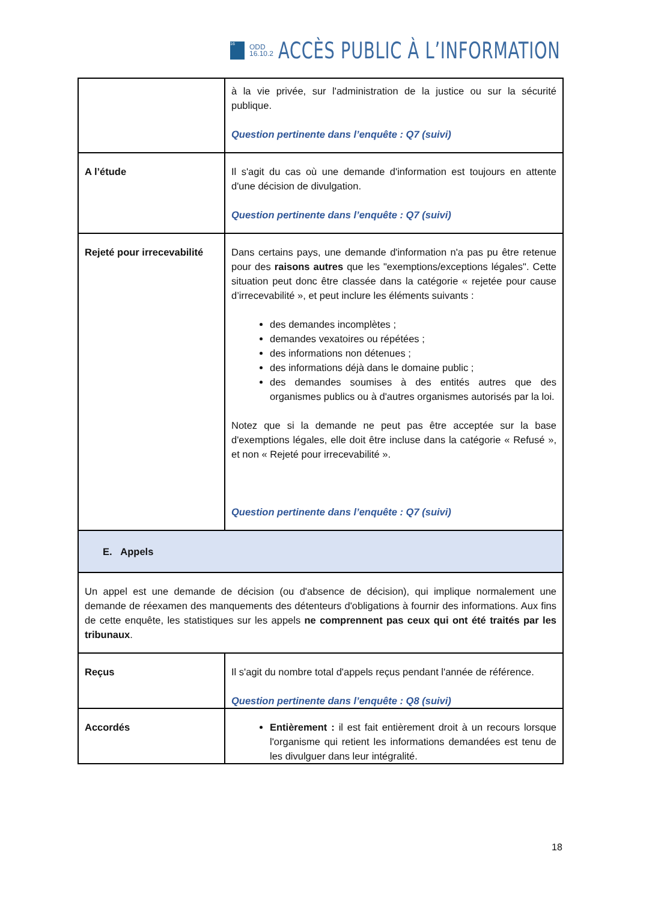16
ODD
16.10.2
ACCÈS PUBLIC À L’INFORMATION
| | à la vie privée, sur l'administration de la justice ou sur la sécurité publique. Question pertinente dans l’enquête : Q7 (suivi) |
| A l’étude | Il s'agit du cas où une demande d'information est toujours en attente d'une décision de divulgation. Question pertinente dans l’enquête : Q7 (suivi) |
| Rejeté pour irrecevabilité | Dans certains pays, une demande d'information n'a pas pu être retenue pour des raisons autres que les "exemptions/exceptions légales". Cette situation peut donc être classée dans la catégorie « rejetée pour cause d’irrecevabilité », et peut inclure les éléments suivants : des demandes incomplètes ; demandes vexatoires ou répétées ; des informations non détenues ; des informations déjà dans le domaine public ; des demandes soumises à des entités autres que des organismes publics ou à d'autres organismes autorisés par la loi. Notez que si la demande ne peut pas être acceptée sur la base d'exemptions légales, elle doit être incluse dans la catégorie « Refusé », et non « Rejeté pour irrecevabilité ». Question pertinente dans l’enquête : Q7 (suivi) |
| E. Appels | |
| Un appel est une demande de décision (ou d'absence de décision), qui implique normalement une demande de réexamen des manquements des détenteurs d'obligations à fournir des informations. Aux fins de cette enquête, les statistiques sur les appels ne comprennent pas ceux qui ont été traités par les tribunaux . | |
| Reçus | Il s'agit du nombre total d'appels reçus pendant l'année de référence. Question pertinente dans l’enquête : Q8 (suivi) |
| Accordés | Entièrement : il est fait entièrement droit à un recours lorsque l'organisme qui retient les informations demandées est tenu de les divulguer dans leur intégralité. |
18